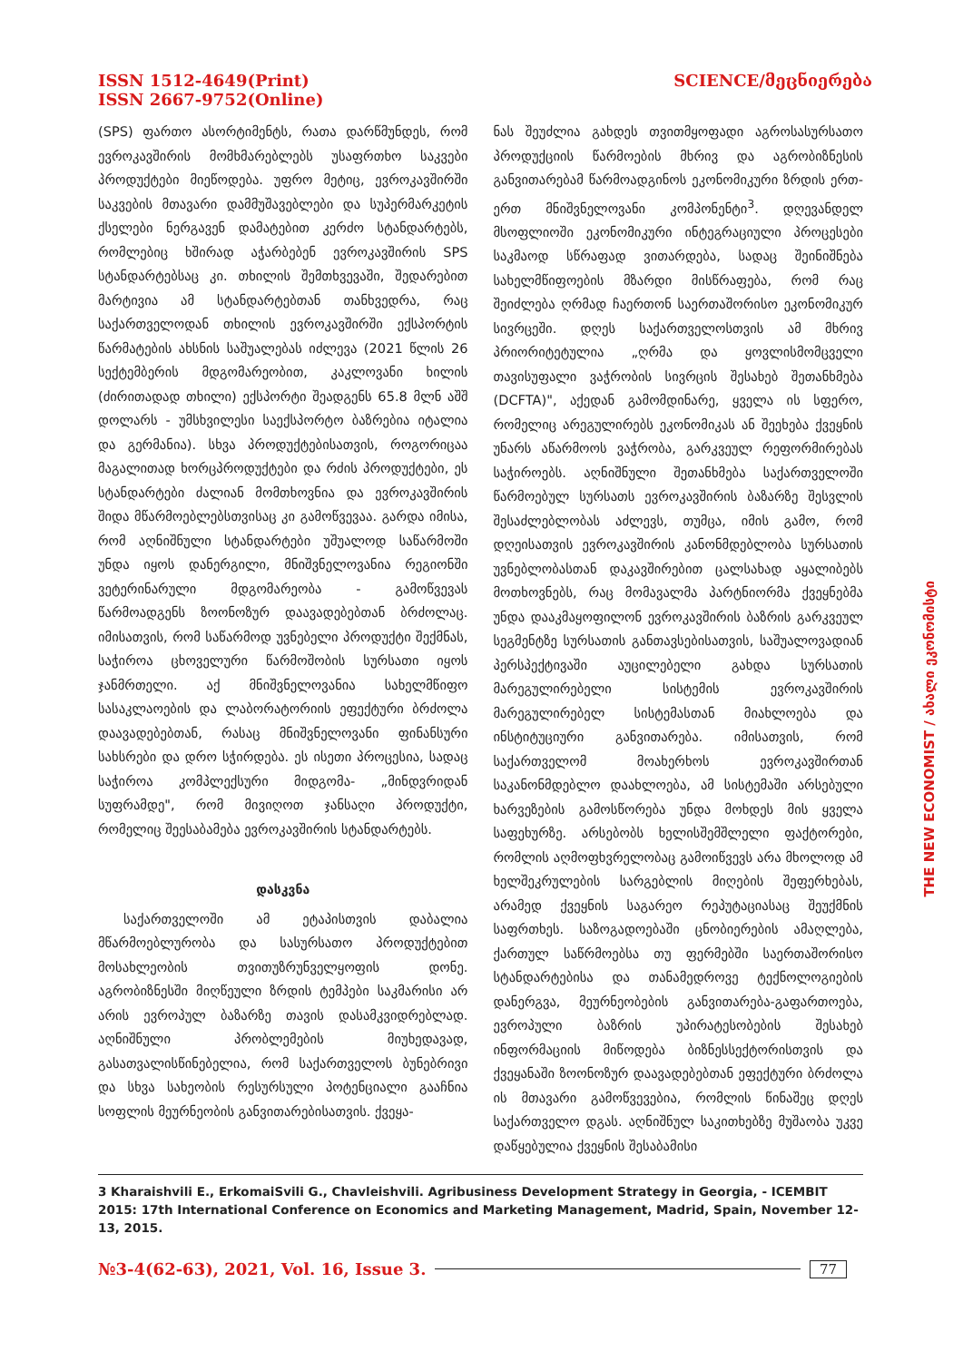ISSN 1512-4649(Print)
ISSN 2667-9752(Online)
SCIENCE/მეცნიერება
(SPS) ფართო ასორტიმენტს, რათა დარწმუნდეს, რომ ევროკავშირის მომხმარებლებს უსაფრთხო საკვები პროდუქტები მიეწოდება. უფრო მეტიც, ევროკავშირში საკვების მთავარი დამმუშავებლები და სუპერმარკეტის ქსელები ნერგავენ დამატებით კერძო სტანდარტებს, რომლებიც ხშირად აჭარბებენ ევროკავშირის SPS სტანდარტებსაც კი. თხილის შემთხვევაში, შედარებით მარტივია ამ სტანდარტებთან თანხვედრა, რაც საქართველოდან თხილის ევროკავშირში ექსპორტის წარმატების ახსნის საშუალებას იძლევა (2021 წლის 26 სექტემბერის მდგომარეობით, კაკლოვანი ხილის (ძირითადად თხილი) ექსპორტი შეადგენს 65.8 მლნ აშშ დოლარს - უმსხვილესი საექსპორტო ბაზრებია იტალია და გერმანია). სხვა პროდუქტებისათვის, როგორიცაა მაგალითად ხორცპროდუქტები და რძის პროდუქტები, ეს სტანდარტები ძალიან მომთხოვნია და ევროკავშირის შიდა მწარმოებლებსთვისაც კი გამოწვევაა. გარდა იმისა, რომ აღნიშნული სტანდარტები უშუალოდ საწარმოში უნდა იყოს დანერგილი, მნიშვნელოვანია რეგიონში ვეტერინარული მდგომარეობა - გამოწვევას წარმოადგენს ზოონოზურ დაავადებებთან ბრძოლაც. იმისათვის, რომ საწარმოდ უვნებელი პროდუქტი შექმნას, საჭიროა ცხოველური წარმოშობის სურსათი იყოს ჯანმრთელი. აქ მნიშვნელოვანია სახელმწიფო სასაკლაოების და ლაბორატორიის ეფექტური ბრძოლა დაავადებებთან, რასაც მნიშვნელოვანი ფინანსური სახსრები და დრო სჭირდება. ეს ისეთი პროცესია, სადაც საჭიროა კომპლექსური მიდგომა- „მინდვრიდან სუფრამდე", რომ მივიღოთ ჯანსაღი პროდუქტი, რომელიც შეესაბამება ევროკავშირის სტანდარტებს.
დასკვნა
საქართველოში ამ ეტაპისთვის დაბალია მწარმოებლურობა და სასურსათო პროდუქტებით მოსახლეობის თვითუზრუნველყოფის დონე. აგრობიზნესში მიღწეული ზრდის ტემპები საკმარისი არ არის ევროპულ ბაზარზე თავის დასამკვიდრებლად. აღნიშნული პრობლემების მიუხედავად, გასათვალისწინებელია, რომ საქართველოს ბუნებრივი და სხვა სახეობის რესურსული პოტენციალი გააჩნია სოფლის მეურნეობის განვითარებისათვის. ქვეყა-
ნას შეუძლია გახდეს თვითმყოფადი აგროსასურსათო პროდუქციის წარმოების მხრივ და აგრობიზნესის განვითარებამ წარმოადგინოს ეკონომიკური ზრდის ერთ-ერთ მნიშვნელოვანი კომპონენტი<sup>3</sup>. დღევანდელ მსოფლიოში ეკონომიკური ინტეგრაციული პროცესები საკმაოდ სწრაფად ვითარდება, სადაც შეინიშნება სახელმწიფოების მზარდი მისწრაფება, რომ რაც შეიძლება ღრმად ჩაერთონ საერთაშორისო ეკონომიკურ სივრცეში. დღეს საქართველოსთვის ამ მხრივ პრიორიტეტულია „ღრმა და ყოვლისმომცველი თავისუფალი ვაჭრობის სივრცის შესახებ შეთანხმება (DCFTA)", აქედან გამომდინარე, ყველა ის სფერო, რომელიც არეგულირებს ეკონომიკას ან შეეხება ქვეყნის უნარს აწარმოოს ვაჭრობა, გარკვეულ რეფორმირებას საჭიროებს. აღნიშნული შეთანხმება საქართველოში წარმოებულ სურსათს ევროკავშირის ბაზარზე შესვლის შესაძლებლობას აძლევს, თუმცა, იმის გამო, რომ დღეისათვის ევროკავშირის კანონმდებლობა სურსათის უვნებლობასთან დაკავშირებით ცალსახად აყალიბებს მოთხოვნებს, რაც მომავალმა პარტნიორმა ქვეყნებმა უნდა დააკმაყოფილონ ევროკავშირის ბაზრის გარკვეულ სეგმენტზე სურსათის განთავსებისათვის, საშუალოვადიან პერსპექტივაში აუცილებელი გახდა სურსათის მარეგულირებელი სისტემის ევროკავშირის მარეგულირებელ სისტემასთან მიახლოება და ინსტიტუციური განვითარება. იმისათვის, რომ საქართველომ მოახერხოს ევროკავშირთან საკანონმდებლო დაახლოება, ამ სისტემაში არსებული ხარვეზების გამოსწორება უნდა მოხდეს მის ყველა საფეხურზე. არსებობს ხელისშემშლელი ფაქტორები, რომლის აღმოფხვრელობაც გამოიწვევს არა მხოლოდ ამ ხელშეკრულების სარგებლის მიღების შეფერხებას, არამედ ქვეყნის საგარეო რეპუტაციასაც შეუქმნის საფრთხეს. საზოგადოებაში ცნობიერების ამაღლება, ქართულ საწრმოებსა თუ ფერმებში საერთაშორისო სტანდარტებისა და თანამედროვე ტექნოლოგიების დანერგვა, მეურნეობების განვითარება-გაფართოება, ევროპული ბაზრის უპირატესობების შესახებ ინფორმაციის მიწოდება ბიზნესსექტორისთვის და ქვეყანაში ზოონოზურ დაავადებებთან ეფექტური ბრძოლა ის მთავარი გამოწვევებია, რომლის წინაშეც დღეს საქართველო დგას. აღნიშნულ საკითხებზე მუშაობა უკვე დაწყებულია ქვეყნის შესაბამისი
3 Kharaishvili E., ErkomaiSvili G., Chavleishvili. Agribusiness Development Strategy in Georgia, - ICEMBIT 2015: 17th International Conference on Economics and Marketing Management, Madrid, Spain, November 12-13, 2015.
THE NEW ECONOMIST / ახალი ეკონომისტი
№3-4(62-63), 2021, Vol. 16, Issue 3. 77